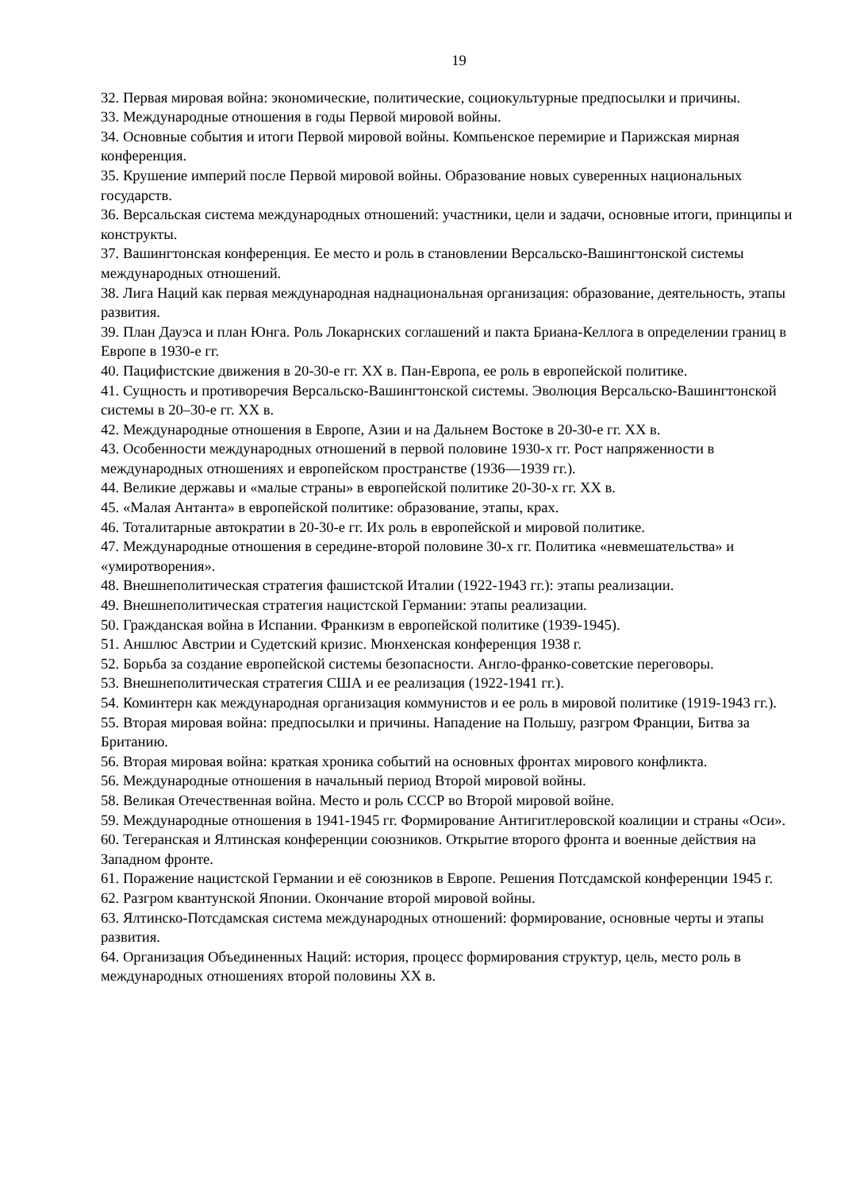19
32. Первая мировая война: экономические, политические, социокультурные предпосылки и причины.
33. Международные отношения в годы Первой мировой войны.
34. Основные события и итоги Первой мировой войны. Компьенское перемирие и Парижская мирная конференция.
35. Крушение империй после Первой мировой войны. Образование новых суверенных национальных государств.
36. Версальская система международных отношений: участники, цели и задачи, основные итоги, принципы и конструкты.
37. Вашингтонская конференция. Ее место и роль в становлении Версальско-Вашингтонской системы международных отношений.
38. Лига Наций как первая международная наднациональная организация: образование, деятельность, этапы развития.
39. План Дауэса и план Юнга. Роль Локарнских соглашений и пакта Бриана-Келлога в определении границ в Европе в 1930-е гг.
40. Пацифистские движения в 20-30-е гг. XX в. Пан-Европа, ее роль в европейской политике.
41. Сущность и противоречия Версальско-Вашингтонской системы. Эволюция Версальско-Вашингтонской системы в 20–30-е гг. XX в.
42. Международные отношения в Европе, Азии и на Дальнем Востоке в 20-30-е гг. XX в.
43. Особенности международных отношений в первой половине 1930-х гг. Рост напряженности в международных отношениях и европейском пространстве (1936—1939 гг.).
44. Великие державы и «малые страны» в европейской политике 20-30-х гг. XX в.
45. «Малая Антанта» в европейской политике: образование, этапы, крах.
46. Тоталитарные автократии в 20-30-е гг. Их роль в европейской и мировой политике.
47. Международные отношения в середине-второй половине 30-х гг. Политика «невмешательства» и «умиротворения».
48. Внешнеполитическая стратегия фашистской Италии (1922-1943 гг.): этапы реализации.
49. Внешнеполитическая стратегия нацистской Германии: этапы реализации.
50. Гражданская война в Испании. Франкизм в европейской политике (1939-1945).
51. Аншлюс Австрии и Судетский кризис. Мюнхенская конференция 1938 г.
52. Борьба за создание европейской системы безопасности. Англо-франко-советские переговоры.
53. Внешнеполитическая стратегия США и ее реализация (1922-1941 гг.).
54. Коминтерн как международная организация коммунистов и ее роль в мировой политике (1919-1943 гг.).
55. Вторая мировая война: предпосылки и причины. Нападение на Польшу, разгром Франции, Битва за Британию.
56. Вторая мировая война: краткая хроника событий на основных фронтах мирового конфликта.
56. Международные отношения в начальный период Второй мировой войны.
58. Великая Отечественная война. Место и роль СССР во Второй мировой войне.
59. Международные отношения в 1941-1945 гг. Формирование Антигитлеровской коалиции и страны «Оси».
60. Тегеранская и Ялтинская конференции союзников. Открытие второго фронта и военные действия на Западном фронте.
61. Поражение нацистской Германии и её союзников в Европе. Решения Потсдамской конференции 1945 г.
62. Разгром квантунской Японии. Окончание второй мировой войны.
63. Ялтинско-Потсдамская система международных отношений: формирование, основные черты и этапы развития.
64. Организация Объединенных Наций: история, процесс формирования структур, цель, место роль в международных отношениях второй половины XX в.